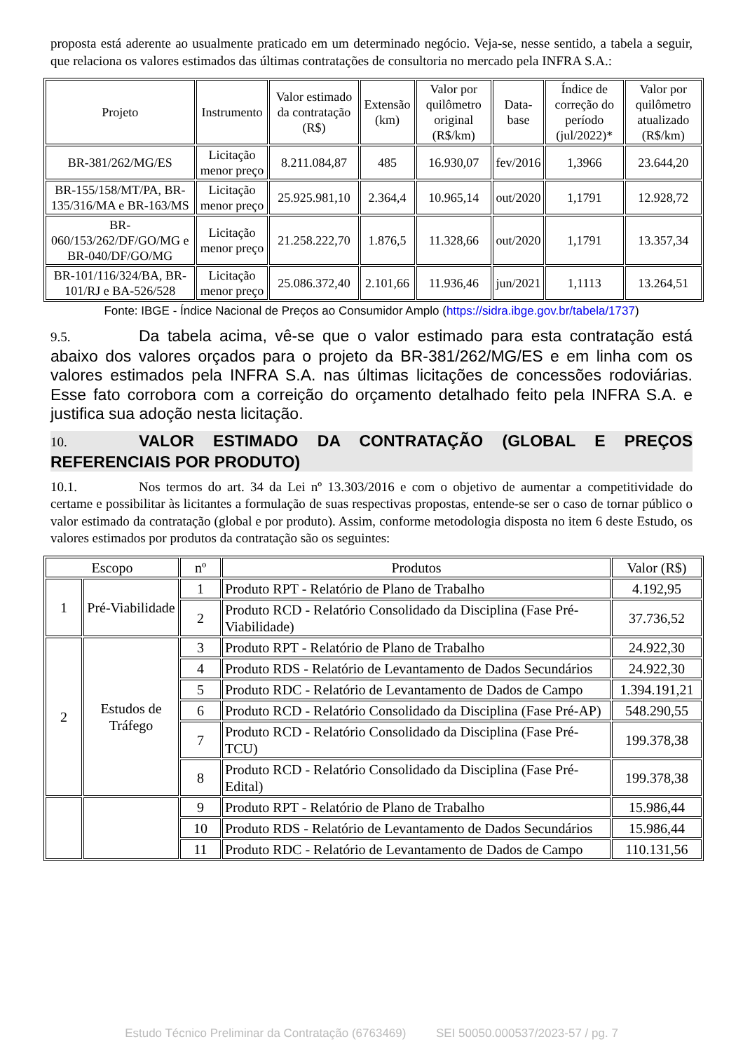proposta está aderente ao usualmente praticado em um determinado negócio. Veja-se, nesse sentido, a tabela a seguir, que relaciona os valores estimados das últimas contratações de consultoria no mercado pela INFRA S.A.:
| Projeto | Instrumento | Valor estimado da contratação (R$) | Extensão (km) | Valor por quilômetro original (R$/km) | Data-base | Índice de correção do período (jul/2022)* | Valor por quilômetro atualizado (R$/km) |
| --- | --- | --- | --- | --- | --- | --- | --- |
| BR-381/262/MG/ES | Licitação menor preço | 8.211.084,87 | 485 | 16.930,07 | fev/2016 | 1,3966 | 23.644,20 |
| BR-155/158/MT/PA, BR-135/316/MA e BR-163/MS | Licitação menor preço | 25.925.981,10 | 2.364,4 | 10.965,14 | out/2020 | 1,1791 | 12.928,72 |
| BR-060/153/262/DF/GO/MG e BR-040/DF/GO/MG | Licitação menor preço | 21.258.222,70 | 1.876,5 | 11.328,66 | out/2020 | 1,1791 | 13.357,34 |
| BR-101/116/324/BA, BR-101/RJ e BA-526/528 | Licitação menor preço | 25.086.372,40 | 2.101,66 | 11.936,46 | jun/2021 | 1,1113 | 13.264,51 |
Fonte: IBGE - Índice Nacional de Preços ao Consumidor Amplo (https://sidra.ibge.gov.br/tabela/1737)
9.5. Da tabela acima, vê-se que o valor estimado para esta contratação está abaixo dos valores orçados para o projeto da BR-381/262/MG/ES e em linha com os valores estimados pela INFRA S.A. nas últimas licitações de concessões rodoviárias. Esse fato corrobora com a correição do orçamento detalhado feito pela INFRA S.A. e justifica sua adoção nesta licitação.
10. VALOR ESTIMADO DA CONTRATAÇÃO (GLOBAL E PREÇOS REFERENCIAIS POR PRODUTO)
10.1. Nos termos do art. 34 da Lei nº 13.303/2016 e com o objetivo de aumentar a competitividade do certame e possibilitar às licitantes a formulação de suas respectivas propostas, entende-se ser o caso de tornar público o valor estimado da contratação (global e por produto). Assim, conforme metodologia disposta no item 6 deste Estudo, os valores estimados por produtos da contratação são os seguintes:
| Escopo | | nº | Produtos | Valor (R$) |
| 1 | Pré-Viabilidade | 1 | Produto RPT - Relatório de Plano de Trabalho | 4.192,95 |
| | | 2 | Produto RCD - Relatório Consolidado da Disciplina (Fase Pré-Viabilidade) | 37.736,52 |
| 2 | Estudos de Tráfego | 3 | Produto RPT - Relatório de Plano de Trabalho | 24.922,30 |
| | | 4 | Produto RDS - Relatório de Levantamento de Dados Secundários | 24.922,30 |
| | | 5 | Produto RDC - Relatório de Levantamento de Dados de Campo | 1.394.191,21 |
| | | 6 | Produto RCD - Relatório Consolidado da Disciplina (Fase Pré-AP) | 548.290,55 |
| | | 7 | Produto RCD - Relatório Consolidado da Disciplina (Fase Pré-TCU) | 199.378,38 |
| | | 8 | Produto RCD - Relatório Consolidado da Disciplina (Fase Pré-Edital) | 199.378,38 |
| | | 9 | Produto RPT - Relatório de Plano de Trabalho | 15.986,44 |
| | | 10 | Produto RDS - Relatório de Levantamento de Dados Secundários | 15.986,44 |
| | | 11 | Produto RDC - Relatório de Levantamento de Dados de Campo | 110.131,56 |
Estudo Técnico Preliminar da Contratação (6763469) SEI 50050.000537/2023-57 / pg. 7